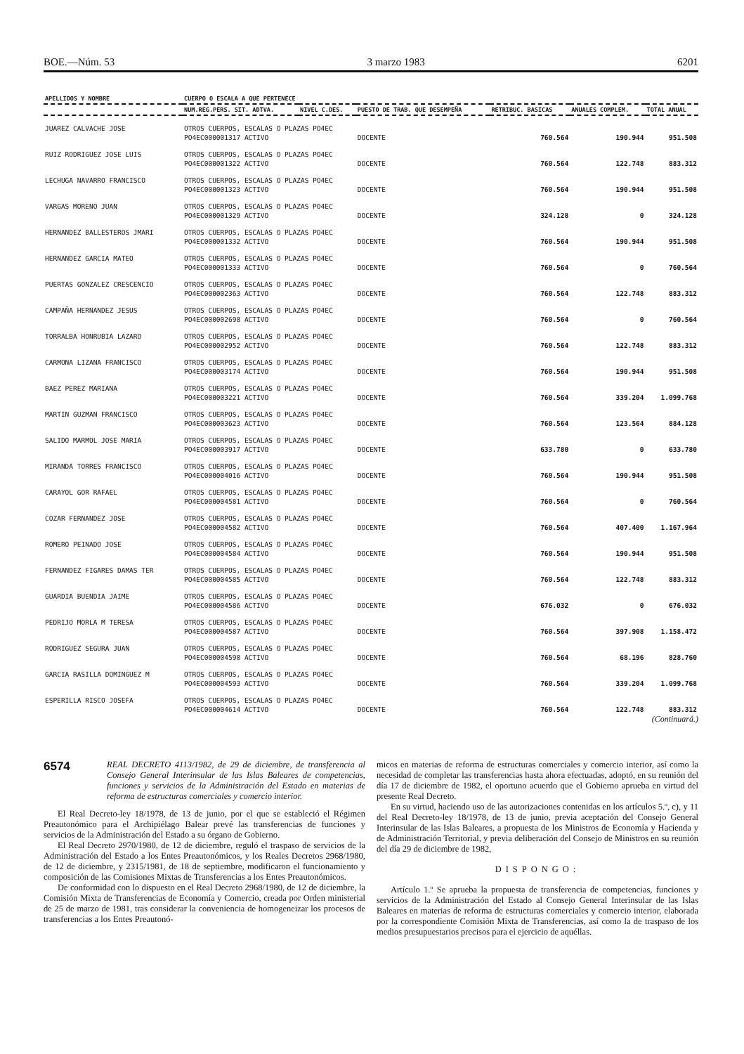BOE.—Núm. 53 3 marzo 1983 6201
| APELLIDOS Y NOMBRE | CUERPO O ESCALA A QUE PERTENECE | | | | | |
| --- | --- | --- | --- | --- | --- | --- |
| | NUM.REG.PERS. SIT. ADTVA. | NIVEL C.DES. | PUESTO DE TRAB. QUE DESEMPEÑA | RETRIBUC. BASICAS | ANUALES COMPLEM. | TOTAL ANUAL |
| JUAREZ CALVACHE JOSE | OTROS CUERPOS, ESCALAS O PLAZAS PO4EC | | | | | |
| | PO4EC000001317 ACTIVO | | DOCENTE | 760.564 | 190.944 | 951.508 |
| RUIZ RODRIGUEZ JOSE LUIS | OTROS CUERPOS, ESCALAS O PLAZAS PO4EC | | | | | |
| | PO4EC000001322 ACTIVO | | DOCENTE | 760.564 | 122.748 | 883.312 |
| LECHUGA NAVARRO FRANCISCO | OTROS CUERPOS, ESCALAS O PLAZAS PO4EC | | | | | |
| | PO4EC000001323 ACTIVO | | DOCENTE | 760.564 | 190.944 | 951.508 |
| VARGAS MORENO JUAN | OTROS CUERPOS, ESCALAS O PLAZAS PO4EC | | | | | |
| | PO4EC000001329 ACTIVO | | DOCENTE | 324.128 | 0 | 324.128 |
| HERNANDEZ BALLESTEROS JMARI | OTROS CUERPOS, ESCALAS O PLAZAS PO4EC | | | | | |
| | PO4EC000001332 ACTIVO | | DOCENTE | 760.564 | 190.944 | 951.508 |
| HERNANDEZ GARCIA MATEO | OTROS CUERPOS, ESCALAS O PLAZAS PO4EC | | | | | |
| | PO4EC000001333 ACTIVO | | DOCENTE | 760.564 | 0 | 760.564 |
| PUERTAS GONZALEZ CRESCENCIO | OTROS CUERPOS, ESCALAS O PLAZAS PO4EC | | | | | |
| | PO4EC000002363 ACTIVO | | DOCENTE | 760.564 | 122.748 | 883.312 |
| CAMPAÑA HERNANDEZ JESUS | OTROS CUERPOS, ESCALAS O PLAZAS PO4EC | | | | | |
| | PO4EC000002698 ACTIVO | | DOCENTE | 760.564 | 0 | 760.564 |
| TORRALBA HONRUBIA LAZARO | OTROS CUERPOS, ESCALAS O PLAZAS PO4EC | | | | | |
| | PO4EC000002952 ACTIVO | | DOCENTE | 760.564 | 122.748 | 883.312 |
| CARMONA LIZANA FRANCISCO | OTROS CUERPOS, ESCALAS O PLAZAS PO4EC | | | | | |
| | PO4EC000003174 ACTIVO | | DOCENTE | 760.564 | 190.944 | 951.508 |
| BAEZ PEREZ MARIANA | OTROS CUERPOS, ESCALAS O PLAZAS PO4EC | | | | | |
| | PO4EC000003221 ACTIVO | | DOCENTE | 760.564 | 339.204 | 1.099.768 |
| MARTIN GUZMAN FRANCISCO | OTROS CUERPOS, ESCALAS O PLAZAS PO4EC | | | | | |
| | PO4EC000003623 ACTIVO | | DOCENTE | 760.564 | 123.564 | 884.128 |
| SALIDO MARMOL JOSE MARIA | OTROS CUERPOS, ESCALAS O PLAZAS PO4EC | | | | | |
| | PO4EC000003917 ACTIVO | | DOCENTE | 633.780 | 0 | 633.780 |
| MIRANDA TORRES FRANCISCO | OTROS CUERPOS, ESCALAS O PLAZAS PO4EC | | | | | |
| | PO4EC000004016 ACTIVO | | DOCENTE | 760.564 | 190.944 | 951.508 |
| CARAYOL GOR RAFAEL | OTROS CUERPOS, ESCALAS O PLAZAS PO4EC | | | | | |
| | PO4EC000004581 ACTIVO | | DOCENTE | 760.564 | 0 | 760.564 |
| COZAR FERNANDEZ JOSE | OTROS CUERPOS, ESCALAS O PLAZAS PO4EC | | | | | |
| | PO4EC000004582 ACTIVO | | DOCENTE | 760.564 | 407.400 | 1.167.964 |
| ROMERO PEINADO JOSE | OTROS CUERPOS, ESCALAS O PLAZAS PO4EC | | | | | |
| | PO4EC000004584 ACTIVO | | DOCENTE | 760.564 | 190.944 | 951.508 |
| FERNANDEZ FIGARES DAMAS TER | OTROS CUERPOS, ESCALAS O PLAZAS PO4EC | | | | | |
| | PO4EC000004585 ACTIVO | | DOCENTE | 760.564 | 122.748 | 883.312 |
| GUARDIA BUENDIA JAIME | OTROS CUERPOS, ESCALAS O PLAZAS PO4EC | | | | | |
| | PO4EC000004586 ACTIVO | | DOCENTE | 676.032 | 0 | 676.032 |
| PEDRIJO MORLA M TERESA | OTROS CUERPOS, ESCALAS O PLAZAS PO4EC | | | | | |
| | PO4EC000004587 ACTIVO | | DOCENTE | 760.564 | 397.908 | 1.158.472 |
| RODRIGUEZ SEGURA JUAN | OTROS CUERPOS, ESCALAS O PLAZAS PO4EC | | | | | |
| | PO4EC000004590 ACTIVO | | DOCENTE | 760.564 | 68.196 | 828.760 |
| GARCIA RASILLA DOMINGUEZ M | OTROS CUERPOS, ESCALAS O PLAZAS PO4EC | | | | | |
| | PO4EC000004593 ACTIVO | | DOCENTE | 760.564 | 339.204 | 1.099.768 |
| ESPERILLA RISCO JOSEFA | OTROS CUERPOS, ESCALAS O PLAZAS PO4EC | | | | | |
| | PO4EC000004614 ACTIVO | | DOCENTE | 760.564 | 122.748 | 883.312 |
(Continuará.)
6574
REAL DECRETO 4113/1982, de 29 de diciembre, de transferencia al Consejo General Interinsular de las Islas Baleares de competencias, funciones y servicios de la Administración del Estado en materias de reforma de estructuras comerciales y comercio interior.
El Real Decreto-ley 18/1978, de 13 de junio, por el que se estableció el Régimen Preautonómico para el Archipiélago Balear prevé las transferencias de funciones y servicios de la Administración del Estado a su órgano de Gobierno.
El Real Decreto 2970/1980, de 12 de diciembre, reguló el traspaso de servicios de la Administración del Estado a los Entes Preautonómicos, y los Reales Decretos 2968/1980, de 12 de diciembre, y 2315/1981, de 18 de septiembre, modificaron el funcionamiento y composición de las Comisiones Mixtas de Transferencias a los Entes Preautonómicos.
De conformidad con lo dispuesto en el Real Decreto 2968/1980, de 12 de diciembre, la Comisión Mixta de Transferencias de Economía y Comercio, creada por Orden ministerial de 25 de marzo de 1981, tras considerar la conveniencia de homogeneizar los procesos de transferencias a los Entes Preautonó-
micos en materias de reforma de estructuras comerciales y comercio interior, así como la necesidad de completar las transferencias hasta ahora efectuadas, adoptó, en su reunión del día 17 de diciembre de 1982, el oportuno acuerdo que el Gobierno aprueba en virtud del presente Real Decreto.
En su virtud, haciendo uso de las autorizaciones contenidas en los artículos 5.º, c), y 11 del Real Decreto-ley 18/1978, de 13 de junio, previa aceptación del Consejo General Interinsular de las Islas Baleares, a propuesta de los Ministros de Economía y Hacienda y de Administración Territorial, y previa deliberación del Consejo de Ministros en su reunión del día 29 de diciembre de 1982,
DISPONGO:
Artículo 1.º Se aprueba la propuesta de transferencia de competencias, funciones y servicios de la Administración del Estado al Consejo General Interinsular de las Islas Baleares en materias de reforma de estructuras comerciales y comercio interior, elaborada por la correspondiente Comisión Mixta de Transferencias, así como la de traspaso de los medios presupuestarios precisos para el ejercicio de aquéllas.